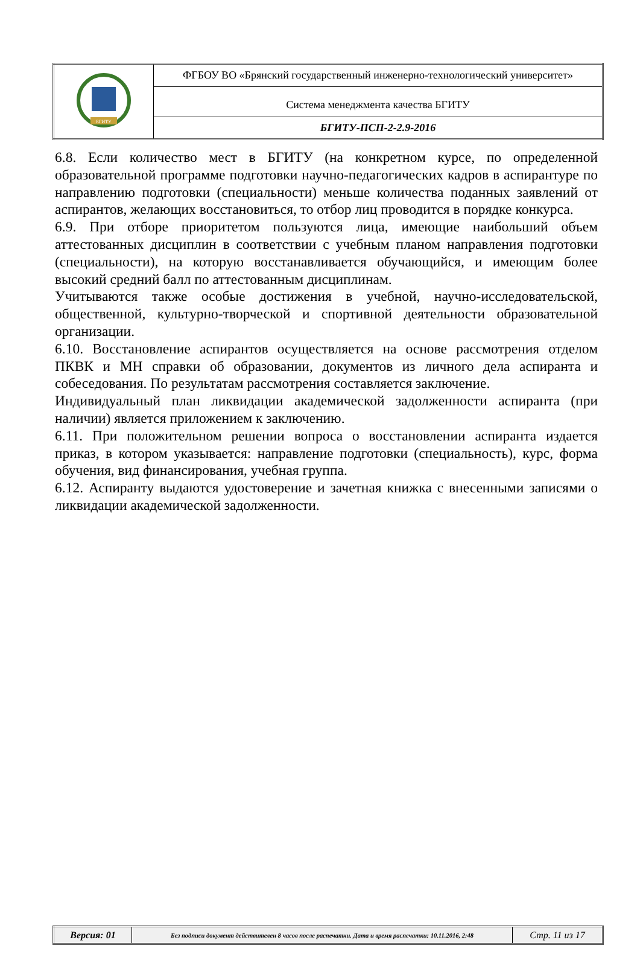| БГИТУ | ФГБОУ ВО «Брянский государственный инженерно-технологический университет» |
| | Система менеджмента качества БГИТУ |
| | БГИТУ-ПСП-2-2.9-2016 |
6.8. Если количество мест в БГИТУ (на конкретном курсе, по определенной образовательной программе подготовки научно-педагогических кадров в аспирантуре по направлению подготовки (специальности) меньше количества поданных заявлений от аспирантов, желающих восстановиться, то отбор лиц проводится в порядке конкурса.
6.9. При отборе приоритетом пользуются лица, имеющие наибольший объем аттестованных дисциплин в соответствии с учебным планом направления подготовки (специальности), на которую восстанавливается обучающийся, и имеющим более высокий средний балл по аттестованным дисциплинам.
Учитываются также особые достижения в учебной, научно-исследовательской, общественной, культурно-творческой и спортивной деятельности образовательной организации.
6.10. Восстановление аспирантов осуществляется на основе рассмотрения отделом ПКВК и МН справки об образовании, документов из личного дела аспиранта и собеседования. По результатам рассмотрения составляется заключение.
Индивидуальный план ликвидации академической задолженности аспиранта (при наличии) является приложением к заключению.
6.11. При положительном решении вопроса о восстановлении аспиранта издается приказ, в котором указывается: направление подготовки (специальность), курс, форма обучения, вид финансирования, учебная группа.
6.12. Аспиранту выдаются удостоверение и зачетная книжка с внесенными записями о ликвидации академической задолженности.
| Версия: 01 | Без подписи документ действителен 8 часов после распечатки. Дата и время распечатки: 10.11.2016, 2:48 | Стр. 11 из 17 |